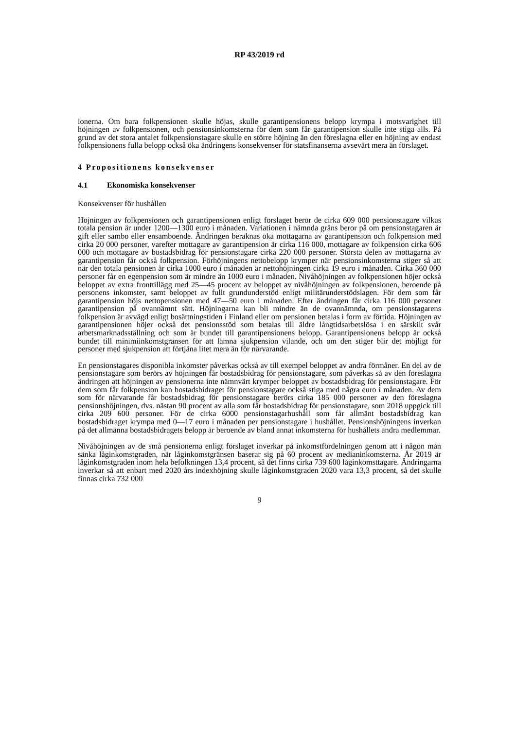RP 43/2019 rd
ionerna. Om bara folkpensionen skulle höjas, skulle garantipensionens belopp krympa i motsvarighet till höjningen av folkpensionen, och pensionsinkomsterna för dem som får garantipension skulle inte stiga alls. På grund av det stora antalet folkpensionstagare skulle en större höjning än den föreslagna eller en höjning av endast folkpensionens fulla belopp också öka ändringens konsekvenser för statsfinanserna avsevärt mera än förslaget.
4 Propositionens konsekvenser
4.1 Ekonomiska konsekvenser
Konsekvenser för hushållen
Höjningen av folkpensionen och garantipensionen enligt förslaget berör de cirka 609 000 pensionstagare vilkas totala pension är under 1200—1300 euro i månaden. Variationen i nämnda gräns beror på om pensionstagaren är gift eller sambo eller ensamboende. Ändringen beräknas öka mottagarna av garantipension och folkpension med cirka 20 000 personer, varefter mottagare av garantipension är cirka 116 000, mottagare av folkpension cirka 606 000 och mottagare av bostadsbidrag för pensionstagare cirka 220 000 personer. Största delen av mottagarna av garantipension får också folkpension. Förhöjningens nettobelopp krymper när pensionsinkomsterna stiger så att när den totala pensionen är cirka 1000 euro i månaden är nettohöjningen cirka 19 euro i månaden. Cirka 360 000 personer får en egenpension som är mindre än 1000 euro i månaden. Nivåhöjningen av folkpensionen höjer också beloppet av extra fronttillägg med 25—45 procent av beloppet av nivåhöjningen av folkpensionen, beroende på personens inkomster, samt beloppet av fullt grundunderstöd enligt militärunderstödslagen. För dem som får garantipension höjs nettopensionen med 47—50 euro i månaden. Efter ändringen får cirka 116 000 personer garantipension på ovannämnt sätt. Höjningarna kan bli mindre än de ovannämnda, om pensionstagarens folkpension är avvägd enligt bosättningstiden i Finland eller om pensionen betalas i form av förtida. Höjningen av garantipensionen höjer också det pensionsstöd som betalas till äldre långtidsarbetslösa i en särskilt svår arbetsmarknadsställning och som är bundet till garantipensionens belopp. Garantipensionens belopp är också bundet till minimiinkomstgränsen för att lämna sjukpension vilande, och om den stiger blir det möjligt för personer med sjukpension att förtjäna litet mera än för närvarande.
En pensionstagares disponibla inkomster påverkas också av till exempel beloppet av andra förmåner. En del av de pensionstagare som berörs av höjningen får bostadsbidrag för pensionstagare, som påverkas så av den föreslagna ändringen att höjningen av pensionerna inte nämnvärt krymper beloppet av bostadsbidrag för pensionstagare. För dem som får folkpension kan bostadsbidraget för pensionstagare också stiga med några euro i månaden. Av dem som för närvarande får bostadsbidrag för pensionstagare berörs cirka 185 000 personer av den föreslagna pensionshöjningen, dvs. nästan 90 procent av alla som får bostadsbidrag för pensionstagare, som 2018 uppgick till cirka 209 600 personer. För de cirka 6000 pensionstagarhushåll som får allmänt bostadsbidrag kan bostadsbidraget krympa med 0—17 euro i månaden per pensionstagare i hushållet. Pensionshöjningens inverkan på det allmänna bostadsbidragets belopp är beroende av bland annat inkomsterna för hushållets andra medlemmar.
Nivåhöjningen av de små pensionerna enligt förslaget inverkar på inkomstfördelningen genom att i någon mån sänka låginkomstgraden, när låginkomstgränsen baserar sig på 60 procent av medianinkomsterna. År 2019 är låginkomstgraden inom hela befolkningen 13,4 procent, så det finns cirka 739 600 låginkomsttagare. Ändringarna inverkar så att enbart med 2020 års indexhöjning skulle låginkomstgraden 2020 vara 13,3 procent, så det skulle finnas cirka 732 000
9